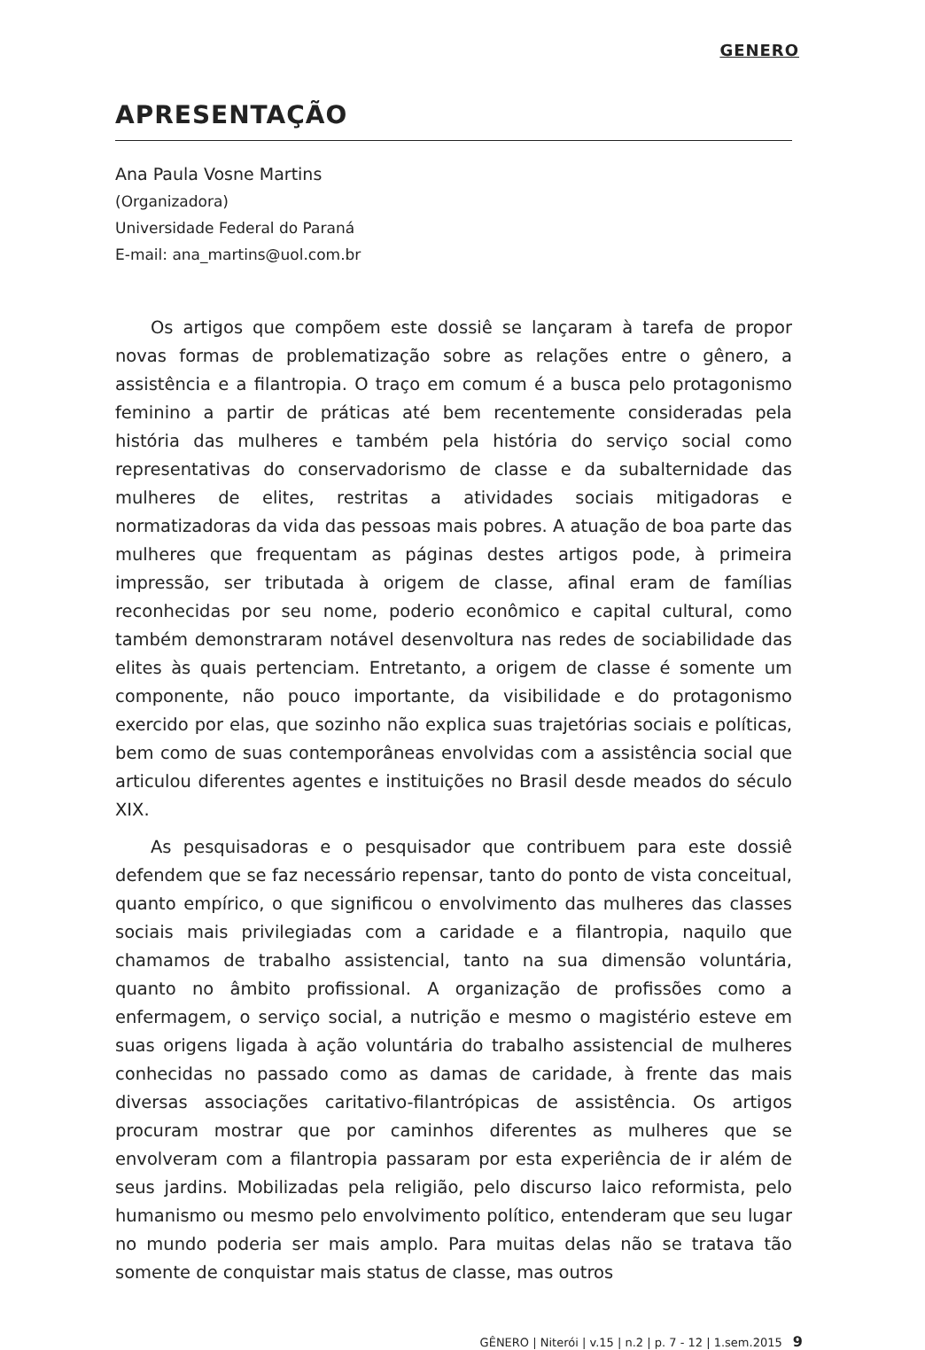GENERO
APRESENTAÇÃO
Ana Paula Vosne Martins
(Organizadora)
Universidade Federal do Paraná
E-mail: ana_martins@uol.com.br
Os artigos que compõem este dossiê se lançaram à tarefa de propor novas formas de problematização sobre as relações entre o gênero, a assistência e a filantropia. O traço em comum é a busca pelo protagonismo feminino a partir de práticas até bem recentemente consideradas pela história das mulheres e também pela história do serviço social como representativas do conservadorismo de classe e da subalternidade das mulheres de elites, restritas a atividades sociais mitigadoras e normatizadoras da vida das pessoas mais pobres. A atuação de boa parte das mulheres que frequentam as páginas destes artigos pode, à primeira impressão, ser tributada à origem de classe, afinal eram de famílias reconhecidas por seu nome, poderio econômico e capital cultural, como também demonstraram notável desenvoltura nas redes de sociabilidade das elites às quais pertenciam. Entretanto, a origem de classe é somente um componente, não pouco importante, da visibilidade e do protagonismo exercido por elas, que sozinho não explica suas trajetórias sociais e políticas, bem como de suas contemporâneas envolvidas com a assistência social que articulou diferentes agentes e instituições no Brasil desde meados do século XIX.
As pesquisadoras e o pesquisador que contribuem para este dossiê defendem que se faz necessário repensar, tanto do ponto de vista conceitual, quanto empírico, o que significou o envolvimento das mulheres das classes sociais mais privilegiadas com a caridade e a filantropia, naquilo que chamamos de trabalho assistencial, tanto na sua dimensão voluntária, quanto no âmbito profissional. A organização de profissões como a enfermagem, o serviço social, a nutrição e mesmo o magistério esteve em suas origens ligada à ação voluntária do trabalho assistencial de mulheres conhecidas no passado como as damas de caridade, à frente das mais diversas associações caritativo-filantrópicas de assistência. Os artigos procuram mostrar que por caminhos diferentes as mulheres que se envolveram com a filantropia passaram por esta experiência de ir além de seus jardins. Mobilizadas pela religião, pelo discurso laico reformista, pelo humanismo ou mesmo pelo envolvimento político, entenderam que seu lugar no mundo poderia ser mais amplo. Para muitas delas não se tratava tão somente de conquistar mais status de classe, mas outros
GÊNERO | Niterói | v.15 | n.2 | p. 7 - 12 | 1.sem.2015 9